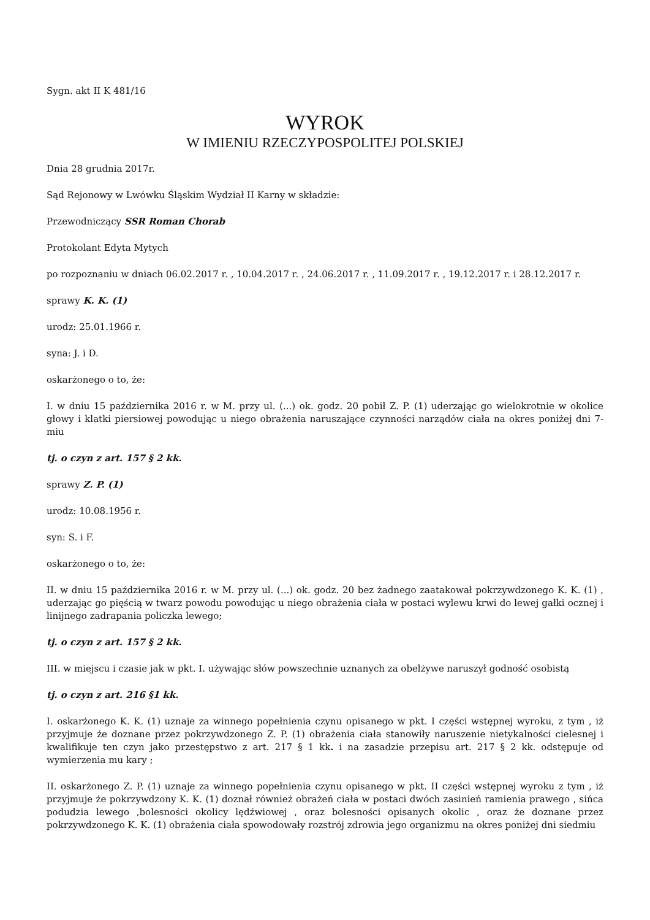Sygn. akt II K 481/16
WYROK
W IMIENIU RZECZYPOSPOLITEJ POLSKIEJ
Dnia 28 grudnia 2017r.
Sąd Rejonowy w Lwówku Śląskim Wydział II Karny w składzie:
Przewodniczący SSR Roman Chorab
Protokolant Edyta Mytych
po rozpoznaniu w dniach 06.02.2017 r. , 10.04.2017 r. , 24.06.2017 r. , 11.09.2017 r. , 19.12.2017 r. i 28.12.2017 r.
sprawy K. K. (1)
urodz: 25.01.1966 r.
syna: J. i D.
oskarżonego o to, że:
I. w dniu 15 października 2016 r. w M. przy ul. (...) ok. godz. 20 pobił Z. P. (1) uderzając go wielokrotnie w okolice głowy i klatki piersiowej powodując u niego obrażenia naruszające czynności narządów ciała na okres poniżej dni 7-miu
tj. o czyn z art. 157 § 2 kk.
sprawy Z. P. (1)
urodz: 10.08.1956 r.
syn: S. i F.
oskarżonego o to, że:
II. w dniu 15 października 2016 r. w M. przy ul. (...) ok. godz. 20 bez żadnego zaatakował pokrzywdzonego K. K. (1) , uderzając go pięścią w twarz powodu powodując u niego obrażenia ciała w postaci wylewu krwi do lewej gałki ocznej i linijnego zadrapania policzka lewego;
tj. o czyn z art. 157 § 2 kk.
III. w miejscu i czasie jak w pkt. I. używając słów powszechnie uznanych za obelżywe naruszył godność osobistą
tj. o czyn z art. 216 §1 kk.
I. oskarżonego K. K. (1) uznaje za winnego popełnienia czynu opisanego w pkt. I części wstępnej wyroku, z tym , iż przyjmuje że doznane przez pokrzywdzonego Z. P. (1) obrażenia ciała stanowiły naruszenie nietykalności cielesnej i kwalifikuje ten czyn jako przestępstwo z art. 217 § 1 kk. i na zasadzie przepisu art. 217 § 2 kk. odstępuje od wymierzenia mu kary ;
II. oskarżonego Z. P. (1) uznaje za winnego popełnienia czynu opisanego w pkt. II części wstępnej wyroku z tym , iż przyjmuje że pokrzywdzony K. K. (1) doznał również obrażeń ciała w postaci dwóch zasinień ramienia prawego , sińca podudzia lewego ,bolesności okolicy lędźwiowej , oraz bolesności opisanych okolic , oraz że doznane przez pokrzywdzonego K. K. (1) obrażenia ciała spowodowały rozstrój zdrowia jego organizmu na okres poniżej dni siedmiu